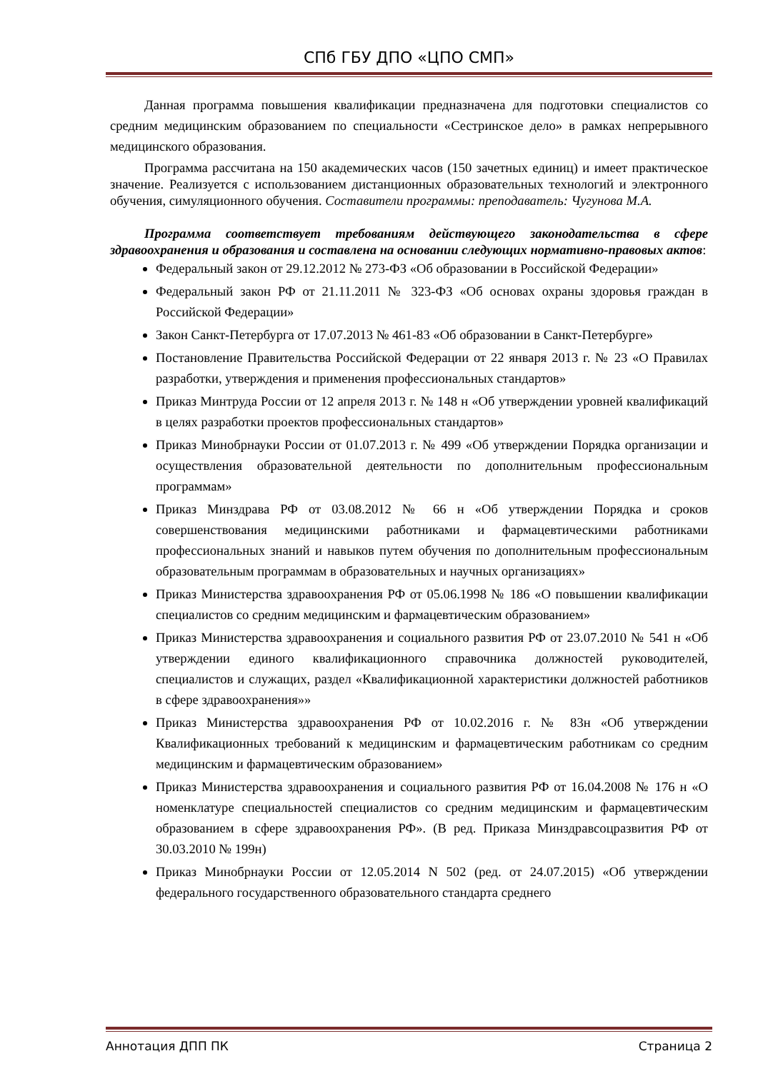СПб ГБУ ДПО «ЦПО СМП»
Данная программа повышения квалификации предназначена для подготовки специалистов со средним медицинским образованием по специальности «Сестринское дело» в рамках непрерывного медицинского образования.
Программа рассчитана на 150 академических часов (150 зачетных единиц) и имеет практическое значение. Реализуется с использованием дистанционных образовательных технологий и электронного обучения, симуляционного обучения. Составители программы: преподаватель: Чугунова М.А.
Программа соответствует требованиям действующего законодательства в сфере здравоохранения и образования и составлена на основании следующих нормативно-правовых актов:
Федеральный закон от 29.12.2012 № 273-ФЗ «Об образовании в Российской Федерации»
Федеральный закон РФ от 21.11.2011 № 323-ФЗ «Об основах охраны здоровья граждан в Российской Федерации»
Закон Санкт-Петербурга от 17.07.2013 № 461-83 «Об образовании в Санкт-Петербурге»
Постановление Правительства Российской Федерации от 22 января 2013 г. № 23 «О Правилах разработки, утверждения и применения профессиональных стандартов»
Приказ Минтруда России от 12 апреля 2013 г. № 148 н «Об утверждении уровней квалификаций в целях разработки проектов профессиональных стандартов»
Приказ Минобрнауки России от 01.07.2013 г. № 499 «Об утверждении Порядка организации и осуществления образовательной деятельности по дополнительным профессиональным программам»
Приказ Минздрава РФ от 03.08.2012 № 66 н «Об утверждении Порядка и сроков совершенствования медицинскими работниками и фармацевтическими работниками профессиональных знаний и навыков путем обучения по дополнительным профессиональным образовательным программам в образовательных и научных организациях»
Приказ Министерства здравоохранения РФ от 05.06.1998 № 186 «О повышении квалификации специалистов со средним медицинским и фармацевтическим образованием»
Приказ Министерства здравоохранения и социального развития РФ от 23.07.2010 № 541 н «Об утверждении единого квалификационного справочника должностей руководителей, специалистов и служащих, раздел «Квалификационной характеристики должностей работников в сфере здравоохранения»»
Приказ Министерства здравоохранения РФ от 10.02.2016 г. № 83н «Об утверждении Квалификационных требований к медицинским и фармацевтическим работникам со средним медицинским и фармацевтическим образованием»
Приказ Министерства здравоохранения и социального развития РФ от 16.04.2008 № 176 н «О номенклатуре специальностей специалистов со средним медицинским и фармацевтическим образованием в сфере здравоохранения РФ». (В ред. Приказа Минздравсоцразвития РФ от 30.03.2010 № 199н)
Приказ Минобрнауки России от 12.05.2014 N 502 (ред. от 24.07.2015) «Об утверждении федерального государственного образовательного стандарта среднего
Аннотация ДПП ПК Страница 2